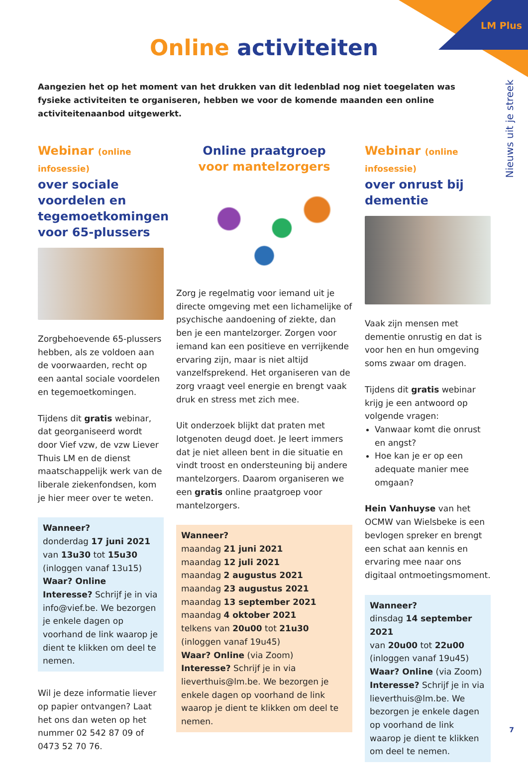LM Plus
Nieuws uit je streek
Online activiteiten
Aangezien het op het moment van het drukken van dit ledenblad nog niet toegelaten was fysieke activiteiten te organiseren, hebben we voor de komende maanden een online activiteitenaanbod uitgewerkt.
Webinar (online infosessie)
over sociale voordelen en tegemoetkomingen voor 65-plussers
Zorgbehoevende 65-plussers hebben, als ze voldoen aan de voorwaarden, recht op een aantal sociale voordelen en tegemoetkomingen.
Tijdens dit gratis webinar, dat georganiseerd wordt door Vief vzw, de vzw Liever Thuis LM en de dienst maatschappelijk werk van de liberale ziekenfondsen, kom je hier meer over te weten.
Wanneer?
donderdag 17 juni 2021
van 13u30 tot 15u30
(inloggen vanaf 13u15)
Waar? Online
Interesse? Schrijf je in via info@vief.be. We bezorgen je enkele dagen op voorhand de link waarop je dient te klikken om deel te nemen.
Wil je deze informatie liever op papier ontvangen? Laat het ons dan weten op het nummer 02 542 87 09 of 0473 52 70 76.
Online praatgroep
voor mantelzorgers
Zorg je regelmatig voor iemand uit je directe omgeving met een lichamelijke of psychische aandoening of ziekte, dan ben je een mantelzorger. Zorgen voor iemand kan een positieve en verrijkende ervaring zijn, maar is niet altijd vanzelfsprekend. Het organiseren van de zorg vraagt veel energie en brengt vaak druk en stress met zich mee.
Uit onderzoek blijkt dat praten met lotgenoten deugd doet. Je leert immers dat je niet alleen bent in die situatie en vindt troost en ondersteuning bij andere mantelzorgers. Daarom organiseren we een gratis online praatgroep voor mantelzorgers.
Wanneer?
maandag 21 juni 2021
maandag 12 juli 2021
maandag 2 augustus 2021
maandag 23 augustus 2021
maandag 13 september 2021
maandag 4 oktober 2021
telkens van 20u00 tot 21u30
(inloggen vanaf 19u45)
Waar? Online (via Zoom)
Interesse? Schrijf je in via lieverthuis@lm.be. We bezorgen je enkele dagen op voorhand de link waarop je dient te klikken om deel te nemen.
Webinar (online infosessie)
over onrust bij dementie
Vaak zijn mensen met dementie onrustig en dat is voor hen en hun omgeving soms zwaar om dragen.
Tijdens dit gratis webinar krijg je een antwoord op volgende vragen:
Vanwaar komt die onrust en angst?
Hoe kan je er op een adequate manier mee omgaan?
Hein Vanhuyse van het OCMW van Wielsbeke is een bevlogen spreker en brengt een schat aan kennis en ervaring mee naar ons digitaal ontmoetingsmoment.
Wanneer?
dinsdag 14 september 2021
van 20u00 tot 22u00
(inloggen vanaf 19u45)
Waar? Online (via Zoom)
Interesse? Schrijf je in via lieverthuis@lm.be. We bezorgen je enkele dagen op voorhand de link waarop je dient te klikken om deel te nemen.
7